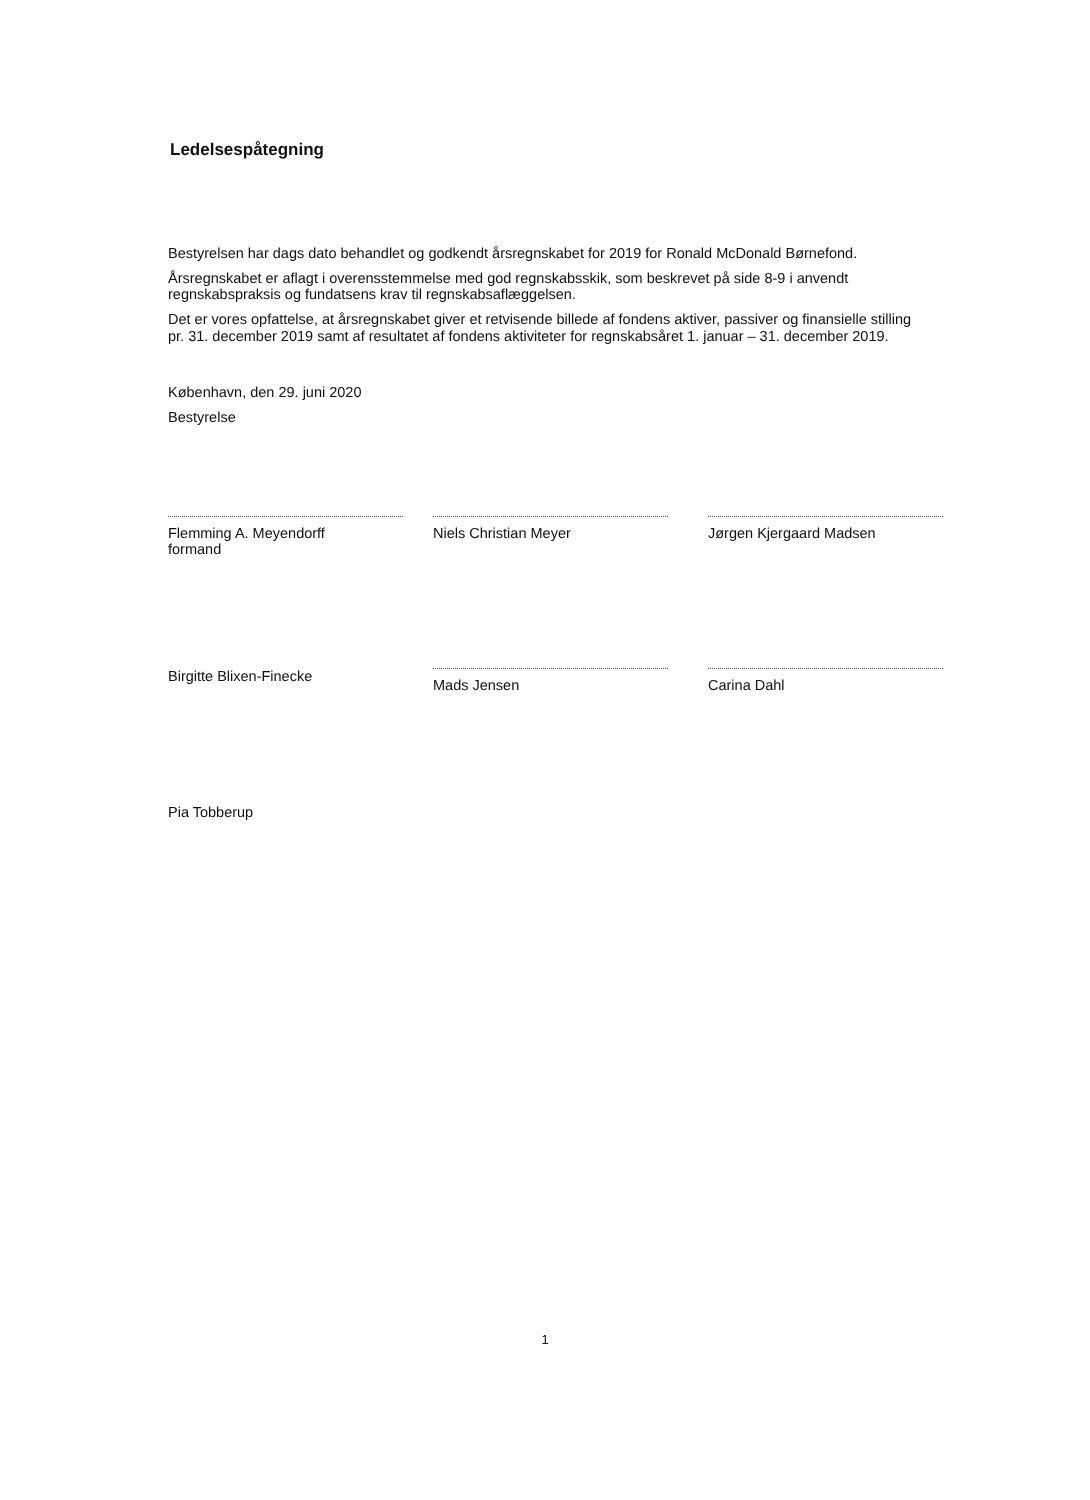Ledelsespåtegning
Bestyrelsen har dags dato behandlet og godkendt årsregnskabet for 2019 for Ronald McDonald Børnefond.
Årsregnskabet er aflagt i overensstemmelse med god regnskabsskik, som beskrevet på side 8-9 i anvendt regnskabspraksis og fundatsens krav til regnskabsaflæggelsen.
Det er vores opfattelse, at årsregnskabet giver et retvisende billede af fondens aktiver, passiver og finansielle stilling pr. 31. december 2019 samt af resultatet af fondens aktiviteter for regnskabsåret 1. januar – 31. december 2019.
København, den 29. juni 2020
Bestyrelse
Flemming A. Meyendorff
formand
Niels Christian Meyer
Jørgen Kjergaard Madsen
Birgitte Blixen-Finecke
Mads Jensen
Carina Dahl
Pia Tobberup
1